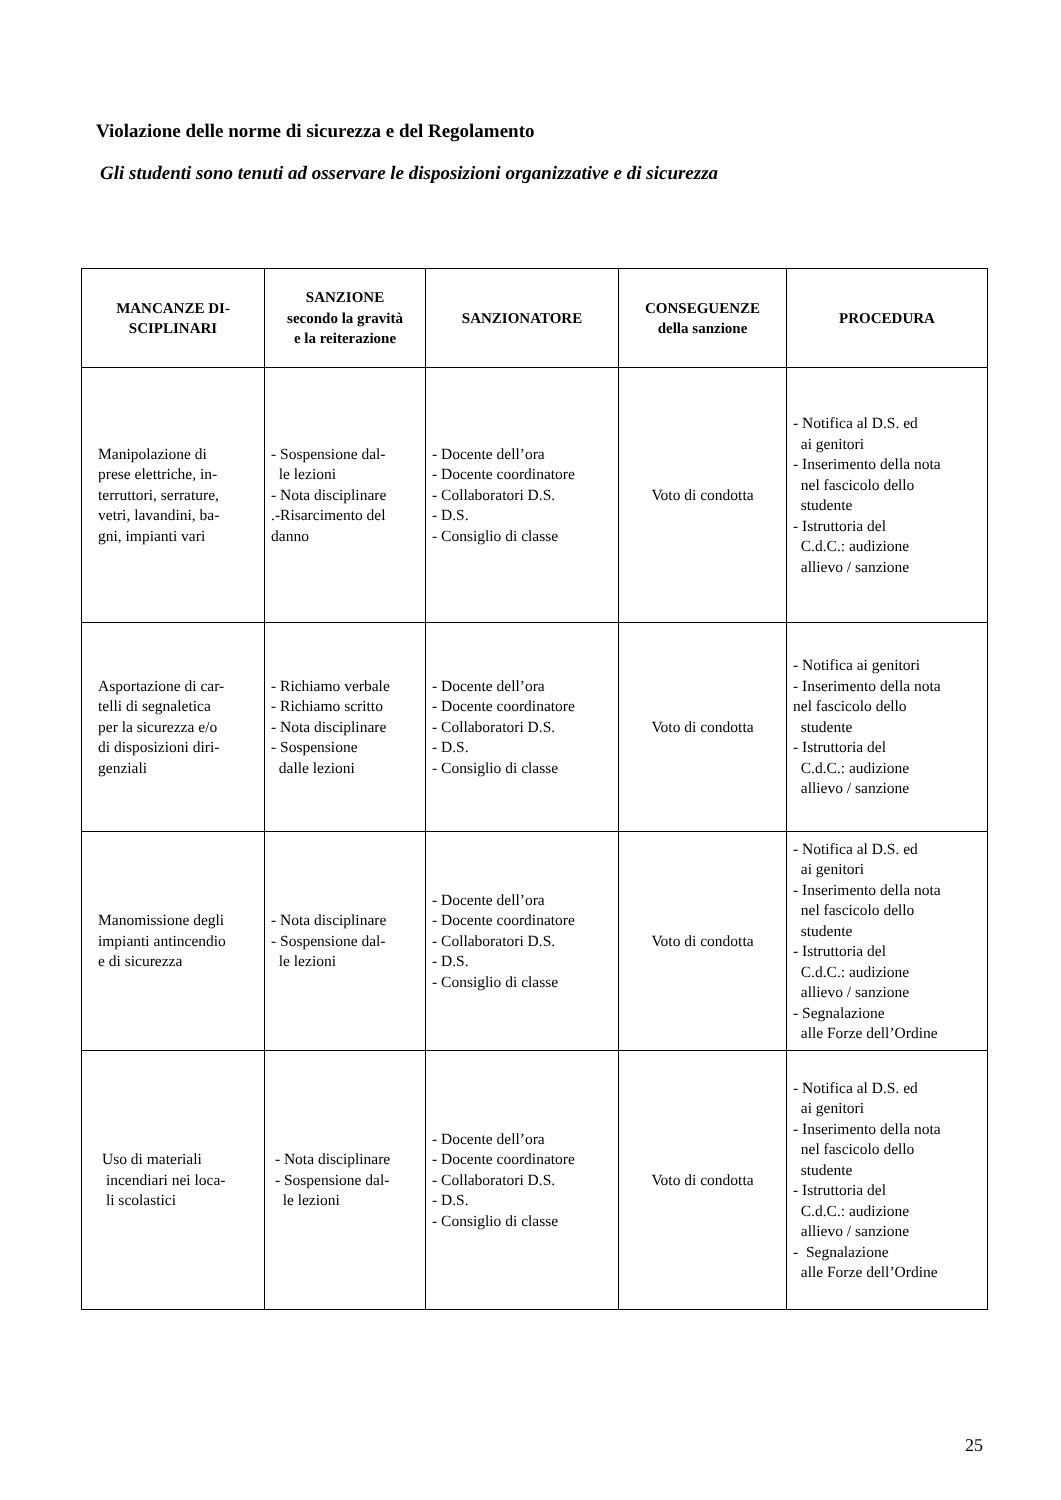Violazione delle norme di sicurezza e del Regolamento
Gli studenti sono tenuti ad osservare le disposizioni organizzative e di sicurezza
| MANCANZE DI- SCIPLINARI | SANZIONE secondo la gravità e la reiterazione | SANZIONATORE | CONSEGUENZE della sanzione | PROCEDURA |
| --- | --- | --- | --- | --- |
| Manipolazione di prese elettriche, in- terruttori, serrature, vetri, lavandini, ba- gni, impianti vari | - Sospensione dal- le lezioni - Nota disciplinare .-Risarcimento del danno | - Docente dell’ora - Docente coordinatore - Collaboratori D.S. - D.S. - Consiglio di classe | Voto di condotta | - Notifica al D.S. ed ai genitori - Inserimento della nota nel fascicolo dello studente - Istruttoria del C.d.C.: audizione allievo / sanzione |
| Asportazione di car- telli di segnaletica per la sicurezza e/o di disposizioni diri- genziali | - Richiamo verbale - Richiamo scritto - Nota disciplinare - Sospensione dalle lezioni | - Docente dell’ora - Docente coordinatore - Collaboratori D.S. - D.S. - Consiglio di classe | Voto di condotta | - Notifica ai genitori - Inserimento della nota nel fascicolo dello studente - Istruttoria del C.d.C.: audizione allievo / sanzione |
| Manomissione degli impianti antincendio e di sicurezza | - Nota disciplinare - Sospensione dal- le lezioni | - Docente dell’ora - Docente coordinatore - Collaboratori D.S. - D.S. - Consiglio di classe | Voto di condotta | - Notifica al D.S. ed ai genitori - Inserimento della nota nel fascicolo dello studente - Istruttoria del C.d.C.: audizione allievo / sanzione - Segnalazione alle Forze dell’Ordine |
| Uso di materiali incendiari nei loca- li scolastici | - Nota disciplinare - Sospensione dal- le lezioni | - Docente dell’ora - Docente coordinatore - Collaboratori D.S. - D.S. - Consiglio di classe | Voto di condotta | - Notifica al D.S. ed ai genitori - Inserimento della nota nel fascicolo dello studente - Istruttoria del C.d.C.: audizione allievo / sanzione - Segnalazione alle Forze dell’Ordine |
25